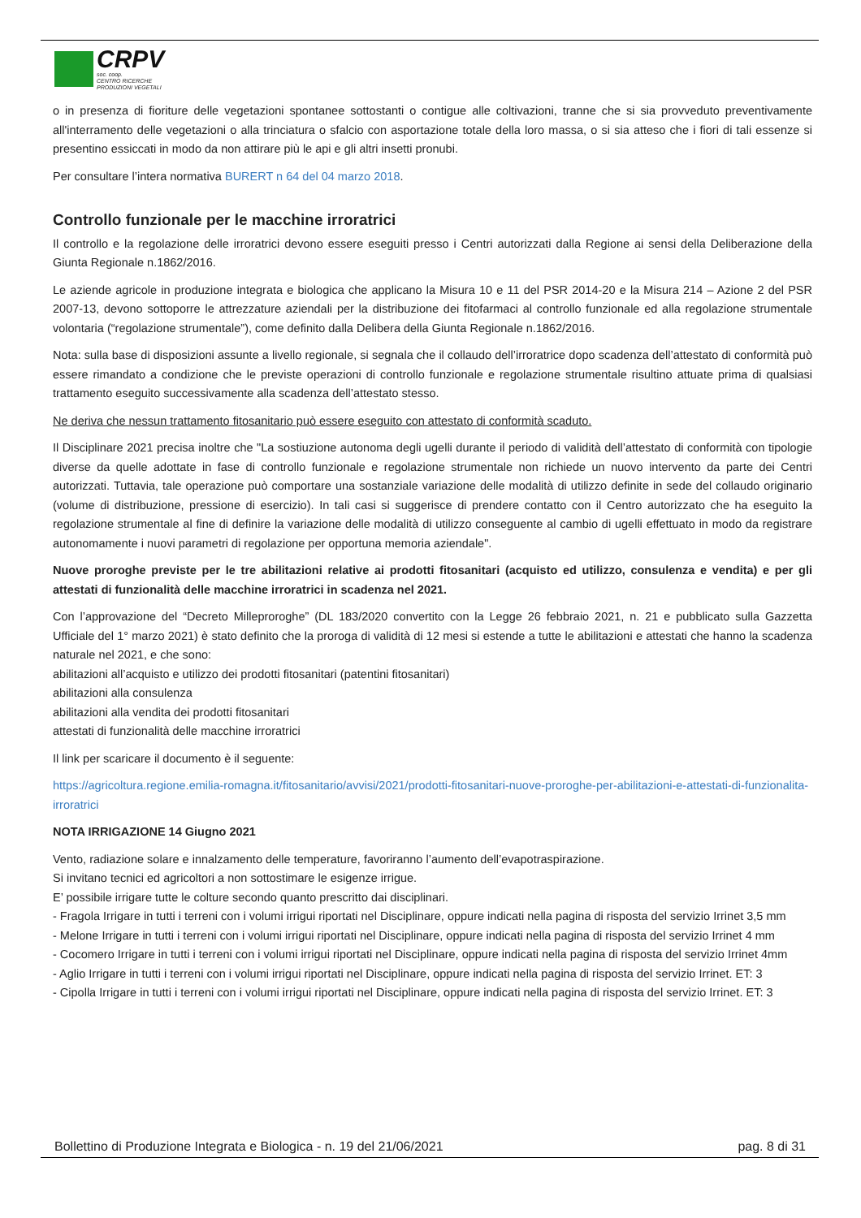CRPV
soc. coop.
CENTRO RICERCHE
PRODUZIONI VEGETALI
o in presenza di fioriture delle vegetazioni spontanee sottostanti o contigue alle coltivazioni, tranne che si sia provveduto preventivamente all'interramento delle vegetazioni o alla trinciatura o sfalcio con asportazione totale della loro massa, o si sia atteso che i fiori di tali essenze si presentino essiccati in modo da non attirare più le api e gli altri insetti pronubi.
Per consultare l’intera normativa BURERT n 64 del 04 marzo 2018.
Controllo funzionale per le macchine irroratrici
Il controllo e la regolazione delle irroratrici devono essere eseguiti presso i Centri autorizzati dalla Regione ai sensi della Deliberazione della Giunta Regionale n.1862/2016.
Le aziende agricole in produzione integrata e biologica che applicano la Misura 10 e 11 del PSR 2014-20 e la Misura 214 – Azione 2 del PSR 2007-13, devono sottoporre le attrezzature aziendali per la distribuzione dei fitofarmaci al controllo funzionale ed alla regolazione strumentale volontaria (“regolazione strumentale”), come definito dalla Delibera della Giunta Regionale n.1862/2016.
Nota: sulla base di disposizioni assunte a livello regionale, si segnala che il collaudo dell’irroratrice dopo scadenza dell’attestato di conformità può essere rimandato a condizione che le previste operazioni di controllo funzionale e regolazione strumentale risultino attuate prima di qualsiasi trattamento eseguito successivamente alla scadenza dell’attestato stesso.
Ne deriva che nessun trattamento fitosanitario può essere eseguito con attestato di conformità scaduto.
Il Disciplinare 2021 precisa inoltre che "La sostiuzione autonoma degli ugelli durante il periodo di validità dell’attestato di conformità con tipologie diverse da quelle adottate in fase di controllo funzionale e regolazione strumentale non richiede un nuovo intervento da parte dei Centri autorizzati. Tuttavia, tale operazione può comportare una sostanziale variazione delle modalità di utilizzo definite in sede del collaudo originario (volume di distribuzione, pressione di esercizio). In tali casi si suggerisce di prendere contatto con il Centro autorizzato che ha eseguito la regolazione strumentale al fine di definire la variazione delle modalità di utilizzo conseguente al cambio di ugelli effettuato in modo da registrare autonomamente i nuovi parametri di regolazione per opportuna memoria aziendale".
Nuove proroghe previste per le tre abilitazioni relative ai prodotti fitosanitari (acquisto ed utilizzo, consulenza e vendita) e per gli attestati di funzionalità delle macchine irroratrici in scadenza nel 2021.
Con l’approvazione del “Decreto Milleproroghe” (DL 183/2020 convertito con la Legge 26 febbraio 2021, n. 21 e pubblicato sulla Gazzetta Ufficiale del 1° marzo 2021) è stato definito che la proroga di validità di 12 mesi si estende a tutte le abilitazioni e attestati che hanno la scadenza naturale nel 2021, e che sono:
abilitazioni all’acquisto e utilizzo dei prodotti fitosanitari (patentini fitosanitari)
abilitazioni alla consulenza
abilitazioni alla vendita dei prodotti fitosanitari
attestati di funzionalità delle macchine irroratrici
Il link per scaricare il documento è il seguente:
https://agricoltura.regione.emilia-romagna.it/fitosanitario/avvisi/2021/prodotti-fitosanitari-nuove-proroghe-per-abilitazioni-e-attestati-di-funzionalita-irroratrici
NOTA IRRIGAZIONE 14 Giugno 2021
Vento, radiazione solare e innalzamento delle temperature, favoriranno l’aumento dell’evapotraspirazione.
Si invitano tecnici ed agricoltori a non sottostimare le esigenze irrigue.
E’ possibile irrigare tutte le colture secondo quanto prescritto dai disciplinari.
- Fragola Irrigare in tutti i terreni con i volumi irrigui riportati nel Disciplinare, oppure indicati nella pagina di risposta del servizio Irrinet 3,5 mm
- Melone Irrigare in tutti i terreni con i volumi irrigui riportati nel Disciplinare, oppure indicati nella pagina di risposta del servizio Irrinet 4 mm
- Cocomero Irrigare in tutti i terreni con i volumi irrigui riportati nel Disciplinare, oppure indicati nella pagina di risposta del servizio Irrinet 4mm
- Aglio Irrigare in tutti i terreni con i volumi irrigui riportati nel Disciplinare, oppure indicati nella pagina di risposta del servizio Irrinet. ET: 3
- Cipolla Irrigare in tutti i terreni con i volumi irrigui riportati nel Disciplinare, oppure indicati nella pagina di risposta del servizio Irrinet. ET: 3
Bollettino di Produzione Integrata e Biologica - n. 19 del 21/06/2021 pag. 8 di 31